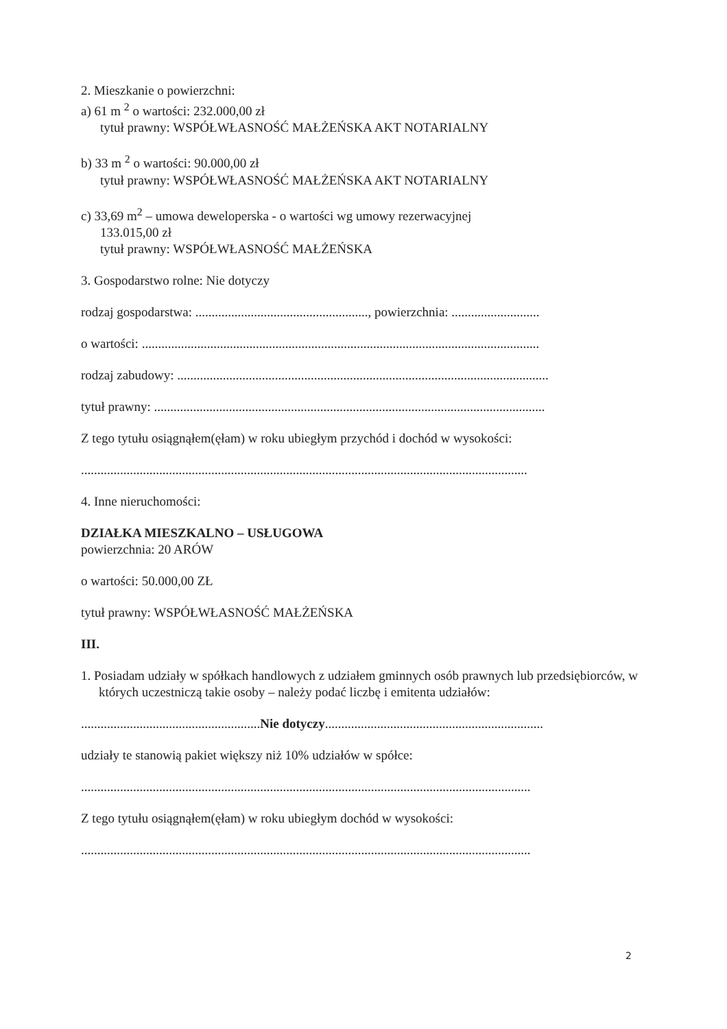2. Mieszkanie o powierzchni:
a) 61 m <sup>2</sup> o wartości: 232.000,00 zł
tytuł prawny: WSPÓŁWŁASNOŚĆ MAŁŻEŃSKA AKT NOTARIALNY
b) 33 m <sup>2</sup> o wartości: 90.000,00 zł
tytuł prawny: WSPÓŁWŁASNOŚĆ MAŁŻEŃSKA AKT NOTARIALNY
c) 33,69 m<sup>2</sup> – umowa deweloperska - o wartości wg umowy rezerwacyjnej
133.015,00 zł
tytuł prawny: WSPÓŁWŁASNOŚĆ MAŁŻEŃSKA
3. Gospodarstwo rolne: Nie dotyczy
rodzaj gospodarstwa: ....................................................., powierzchnia: ...........................
o wartości: ..........................................................................................................................
rodzaj zabudowy: ..................................................................................................................
tytuł prawny: ........................................................................................................................
Z tego tytułu osiągnąłem(ęłam) w roku ubiegłym przychód i dochód w wysokości:
.........................................................................................................................................
4. Inne nieruchomości:
DZIAŁKA MIESZKALNO – USŁUGOWA
powierzchnia: 20 ARÓW
o wartości: 50.000,00 ZŁ
tytuł prawny: WSPÓŁWŁASNOŚĆ MAŁŻEŃSKA
III.
1. Posiadam udziały w spółkach handlowych z udziałem gminnych osób prawnych lub przedsiębiorców, w których uczestniczą takie osoby – należy podać liczbę i emitenta udziałów:
.......................................................Nie dotyczy...................................................................
udziały te stanowią pakiet większy niż 10% udziałów w spółce:
..........................................................................................................................................
Z tego tytułu osiągnąłem(ęłam) w roku ubiegłym dochód w wysokości:
..........................................................................................................................................
2